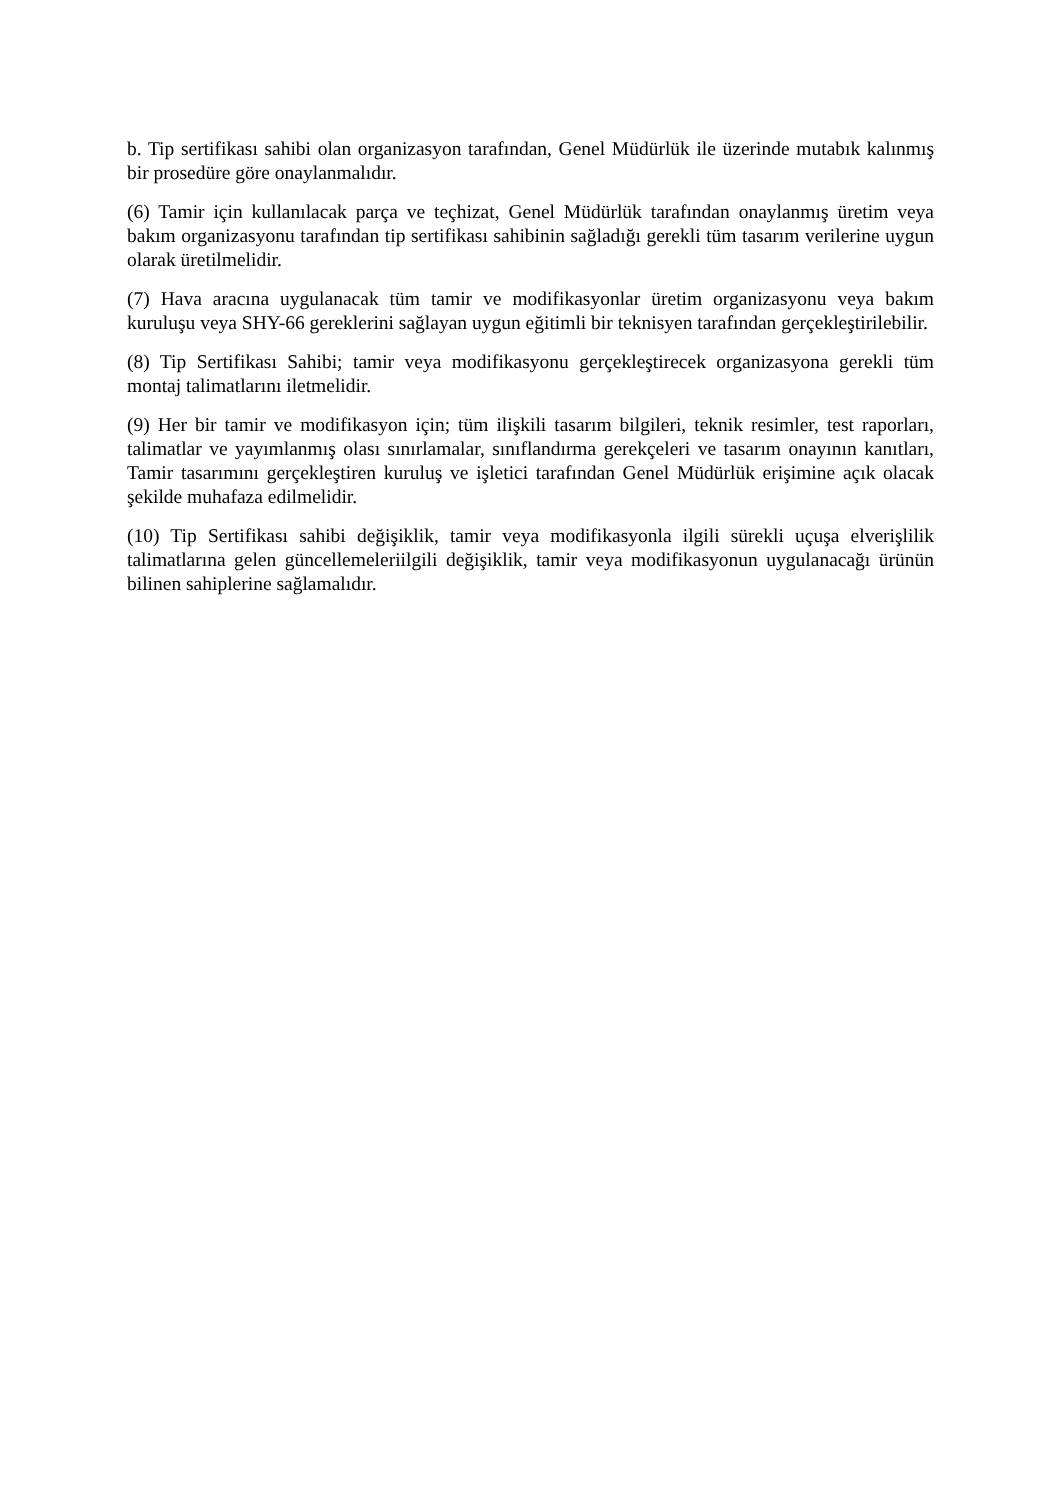b. Tip sertifikası sahibi olan organizasyon tarafından, Genel Müdürlük ile üzerinde mutabık kalınmış bir prosedüre göre onaylanmalıdır.
(6) Tamir için kullanılacak parça ve teçhizat, Genel Müdürlük tarafından onaylanmış üretim veya bakım organizasyonu tarafından tip sertifikası sahibinin sağladığı gerekli tüm tasarım verilerine uygun olarak üretilmelidir.
(7) Hava aracına uygulanacak tüm tamir ve modifikasyonlar üretim organizasyonu veya bakım kuruluşu veya SHY-66 gereklerini sağlayan uygun eğitimli bir teknisyen tarafından gerçekleştirilebilir.
(8) Tip Sertifikası Sahibi; tamir veya modifikasyonu gerçekleştirecek organizasyona gerekli tüm montaj talimatlarını iletmelidir.
(9) Her bir tamir ve modifikasyon için; tüm ilişkili tasarım bilgileri, teknik resimler, test raporları, talimatlar ve yayımlanmış olası sınırlamalar, sınıflandırma gerekçeleri ve tasarım onayının kanıtları, Tamir tasarımını gerçekleştiren kuruluş ve işletici tarafından Genel Müdürlük erişimine açık olacak şekilde muhafaza edilmelidir.
(10) Tip Sertifikası sahibi değişiklik, tamir veya modifikasyonla ilgili sürekli uçuşa elverişlilik talimatlarına gelen güncellemeleriilgili değişiklik, tamir veya modifikasyonun uygulanacağı ürünün bilinen sahiplerine sağlamalıdır.